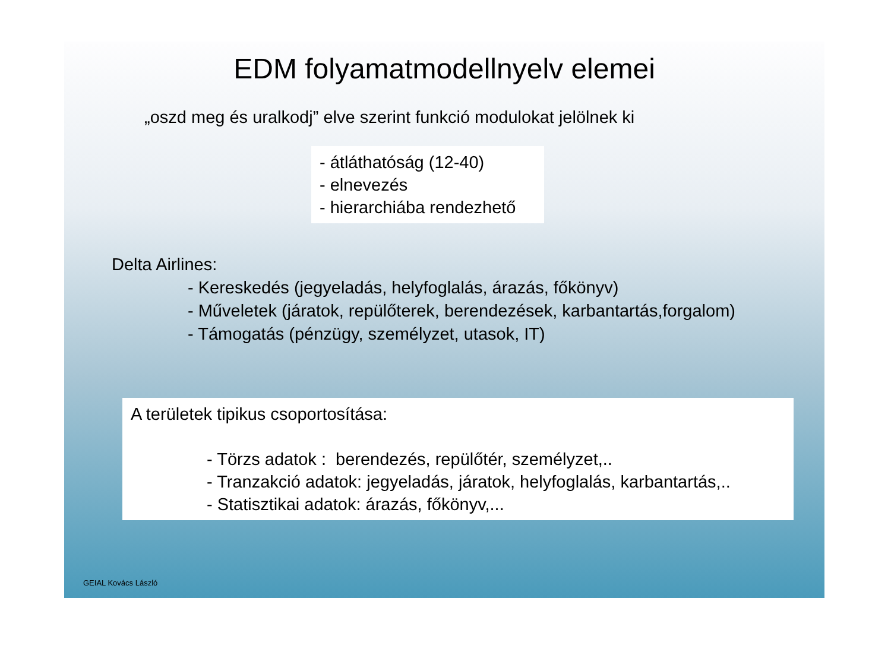EDM folyamatmodellnyelv elemei
„oszd meg és uralkodj” elve szerint funkció modulokat jelölnek ki
- átláthatóság (12-40)
- elnevezés
- hierarchiába rendezhető
Delta Airlines:
- Kereskedés (jegyeladás, helyfoglalás, árazás, főkönyv)
- Műveletek (járatok, repülőterek, berendezések, karbantartás,forgalom)
- Támogatás (pénzügy, személyzet, utasok, IT)
A területek tipikus csoportosítása:
- Törzs adatok : berendezés, repülőtér, személyzet,..
- Tranzakció adatok: jegyeladás, járatok, helyfoglalás, karbantartás,..
- Statisztikai adatok: árazás, főkönyv,...
GEIAL Kovács László